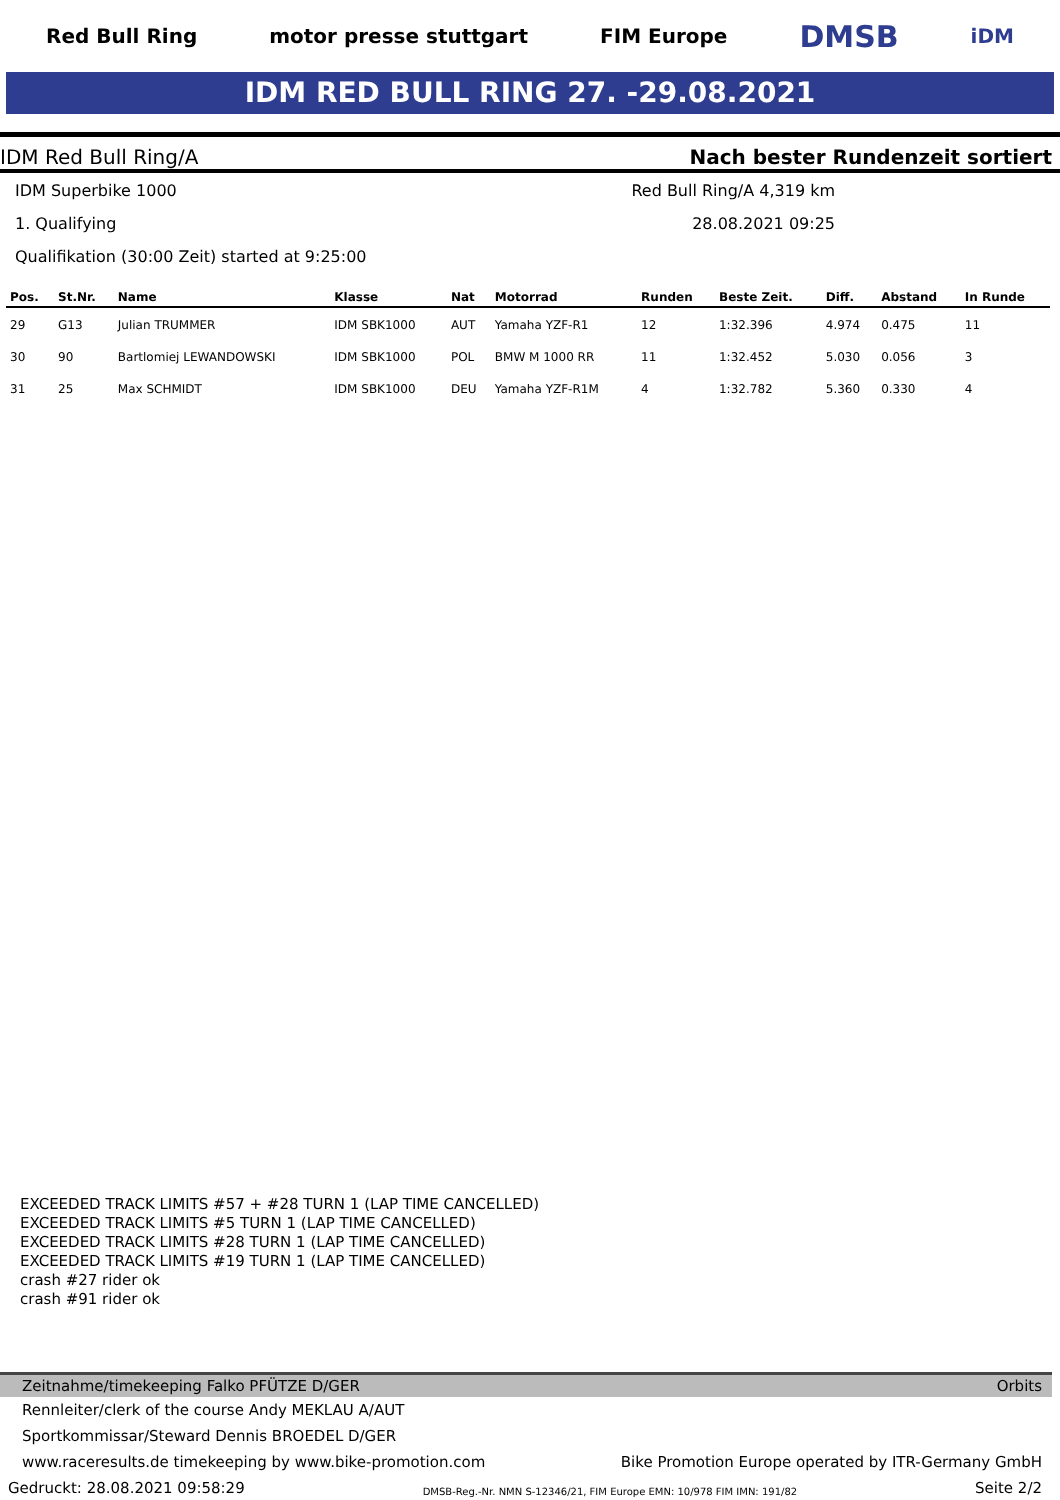Red Bull Ring motor presse stuttgart FIM Europe
DMSB
iDM
IDM RED BULL RING 27. -29.08.2021
IDM Red Bull Ring/A Nach bester Rundenzeit sortiert
IDM Superbike 1000
1. Qualifying
Qualifikation (30:00 Zeit) started at 9:25:00
Red Bull Ring/A 4,319 km
28.08.2021 09:25
| Pos. | St.Nr. | Name | Klasse | Nat | Motorrad | Runden | Beste Zeit. | Diff. | Abstand | In Runde |
| --- | --- | --- | --- | --- | --- | --- | --- | --- | --- | --- |
| 29 | G13 | Julian TRUMMER | IDM SBK1000 | AUT | Yamaha YZF-R1 | 12 | 1:32.396 | 4.974 | 0.475 | 11 |
| 30 | 90 | Bartlomiej LEWANDOWSKI | IDM SBK1000 | POL | BMW M 1000 RR | 11 | 1:32.452 | 5.030 | 0.056 | 3 |
| 31 | 25 | Max SCHMIDT | IDM SBK1000 | DEU | Yamaha YZF-R1M | 4 | 1:32.782 | 5.360 | 0.330 | 4 |
EXCEEDED TRACK LIMITS #57 + #28 TURN 1 (LAP TIME CANCELLED)
EXCEEDED TRACK LIMITS #5 TURN 1 (LAP TIME CANCELLED)
EXCEEDED TRACK LIMITS #28 TURN 1 (LAP TIME CANCELLED)
EXCEEDED TRACK LIMITS #19 TURN 1 (LAP TIME CANCELLED)
crash #27 rider ok
crash #91 rider ok
Zeitnahme/timekeeping Falko PFÜTZE D/GER Orbits
Rennleiter/clerk of the course Andy MEKLAU A/AUT
Sportkommissar/Steward Dennis BROEDEL D/GER
www.raceresults.de timekeeping by www.bike-promotion.com Bike Promotion Europe operated by ITR-Germany GmbH
Gedruckt: 28.08.2021 09:58:29 DMSB-Reg.-Nr. NMN S-12346/21, FIM Europe EMN: 10/978 FIM IMN: 191/82 Seite 2/2